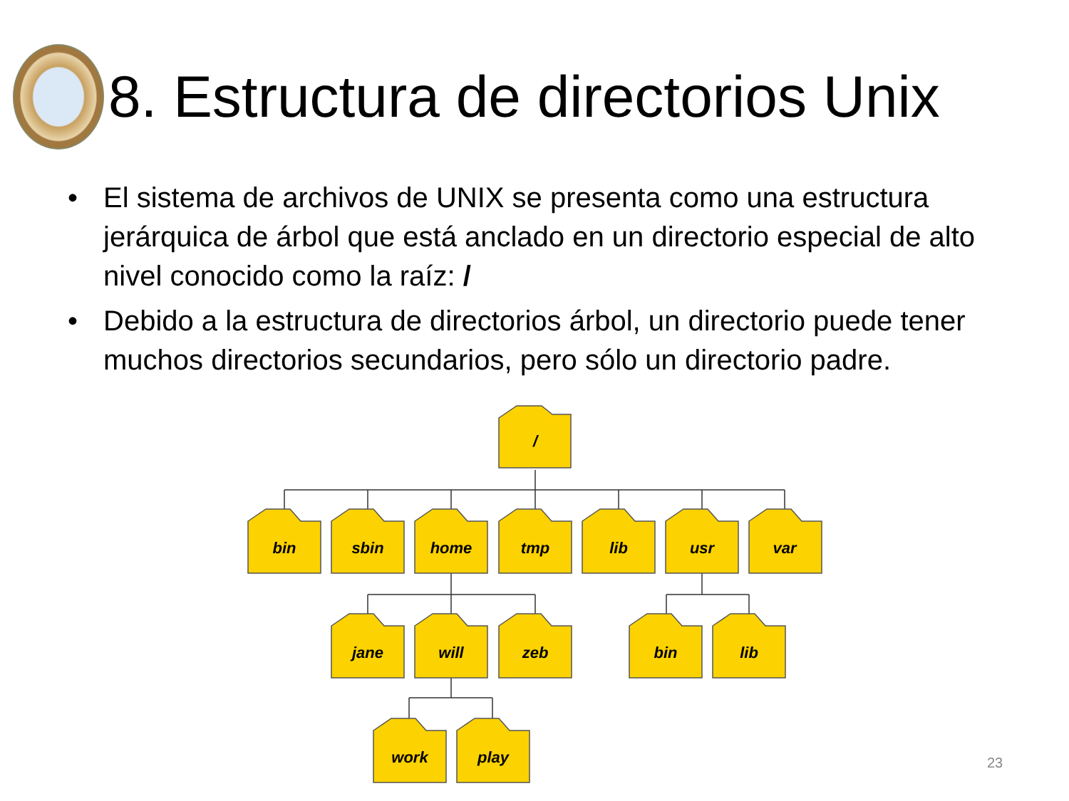8. Estructura de directorios Unix
• El sistema de archivos de UNIX se presenta como una estructura jerárquica de árbol que está anclado en un directorio especial de alto nivel conocido como la raíz: /
• Debido a la estructura de directorios árbol, un directorio puede tener muchos directorios secundarios, pero sólo un directorio padre.
/
bin
sbin
home
tmp
lib
usr
var
jane
will
zeb
bin
lib
work
play
23